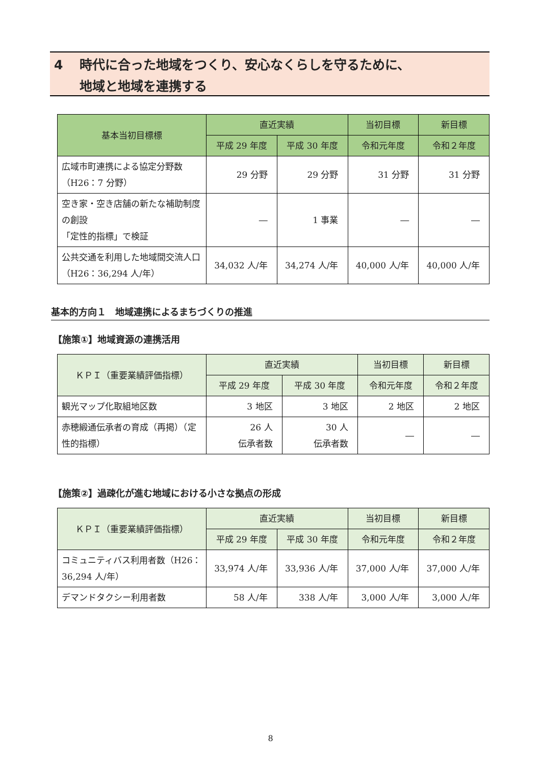4 時代に合った地域をつくり、安心なくらしを守るために、
地域と地域を連携する
| 基本当初目標標 | 直近実績 | | 当初目標 | 新目標 |
| --- | --- | --- | --- | --- |
| | 平成 29 年度 | 平成 30 年度 | 令和元年度 | 令和２年度 |
| 広域市町連携による協定分野数（H26：7 分野） | 29 分野 | 29 分野 | 31 分野 | 31 分野 |
| 空き家・空き店舗の新たな補助制度の創設 「定性的指標」で検証 | ― | 1 事業 | ― | ― |
| 公共交通を利用した地域間交流人口（H26：36,294 人/年） | 34,032 人/年 | 34,274 人/年 | 40,000 人/年 | 40,000 人/年 |
基本的方向１　地域連携によるまちづくりの推進
【施策①】地域資源の連携活用
| ＫＰＩ（重要業績評価指標） | 直近実績 | | 当初目標 | 新目標 |
| --- | --- | --- | --- | --- |
| | 平成 29 年度 | 平成 30 年度 | 令和元年度 | 令和２年度 |
| 観光マップ化取組地区数 | 3 地区 | 3 地区 | 2 地区 | 2 地区 |
| 赤穂緞通伝承者の育成（再掲）（定性的指標） | 26 人 伝承者数 | 30 人 伝承者数 | ― | ― |
【施策②】過疎化が進む地域における小さな拠点の形成
| ＫＰＩ（重要業績評価指標） | 直近実績 | | 当初目標 | 新目標 |
| --- | --- | --- | --- | --- |
| | 平成 29 年度 | 平成 30 年度 | 令和元年度 | 令和２年度 |
| コミュニティバス利用者数（H26：36,294 人/年） | 33,974 人/年 | 33,936 人/年 | 37,000 人/年 | 37,000 人/年 |
| デマンドタクシー利用者数 | 58 人/年 | 338 人/年 | 3,000 人/年 | 3,000 人/年 |
8